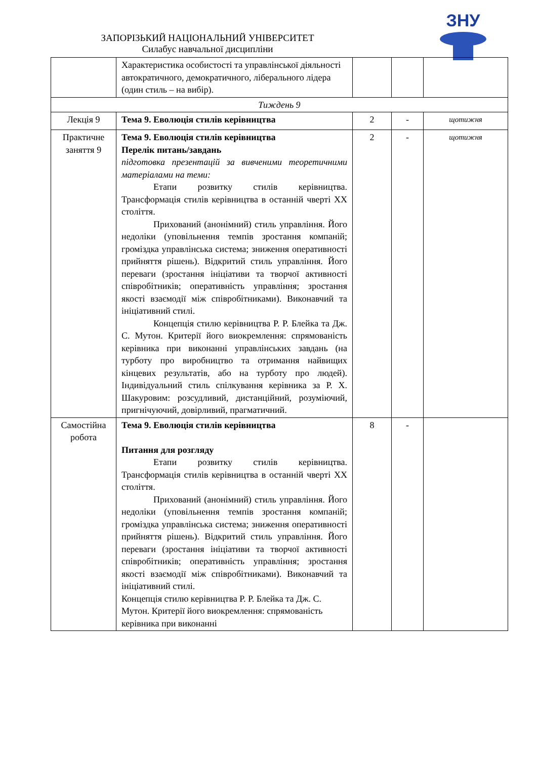ЗАПОРІЗЬКИЙ НАЦІОНАЛЬНИЙ УНІВЕРСИТЕТ
Силабус навчальної дисципліни
ЗНУ
| | Характеристика особистості та управлінської діяльності автократичного, демократичного, ліберального лідера (один стиль – на вибір). | | | |
| Тиждень 9 | | | | |
| Лекція 9 | Тема 9. Еволюція стилів керівництва | 2 | - | щотижня |
| Практичне заняття 9 | Тема 9. Еволюція стилів керівництва Перелік питань/завдань підготовка презентацій за вивченими теоретичними матеріалами на теми: Етапи розвитку стилів керівництва. Трансформація стилів керівництва в останній чверті ХХ століття. Прихований (анонімний) стиль управління. Його недоліки (уповільнення темпів зростання компаній; громіздка управлінська система; зниження оперативності прийняття рішень). Відкритий стиль управління. Його переваги (зростання ініціативи та творчої активності співробітників; оперативність управління; зростання якості взаємодії між співробітниками). Виконавчий та ініціативний стилі. Концепція стилю керівництва Р. Р. Блейка та Дж. С. Мутон. Критерії його виокремлення: спрямованість керівника при виконанні управлінських завдань (на турботу про виробництво та отримання найвищих кінцевих результатів, або на турботу про людей). Індивідуальний стиль спілкування керівника за Р. Х. Шакуровим: розсудливий, дистанційний, розуміючий, пригнічуючий, довірливий, прагматичний. | 2 | - | щотижня |
| Самостійна робота | Тема 9. Еволюція стилів керівництва Питання для розгляду Етапи розвитку стилів керівництва. Трансформація стилів керівництва в останній чверті ХХ століття. Прихований (анонімний) стиль управління. Його недоліки (уповільнення темпів зростання компаній; громіздка управлінська система; зниження оперативності прийняття рішень). Відкритий стиль управління. Його переваги (зростання ініціативи та творчої активності співробітників; оперативність управління; зростання якості взаємодії між співробітниками). Виконавчий та ініціативний стилі. Концепція стилю керівництва Р. Р. Блейка та Дж. С. Мутон. Критерії його виокремлення: спрямованість керівника при виконанні | 8 | - | |